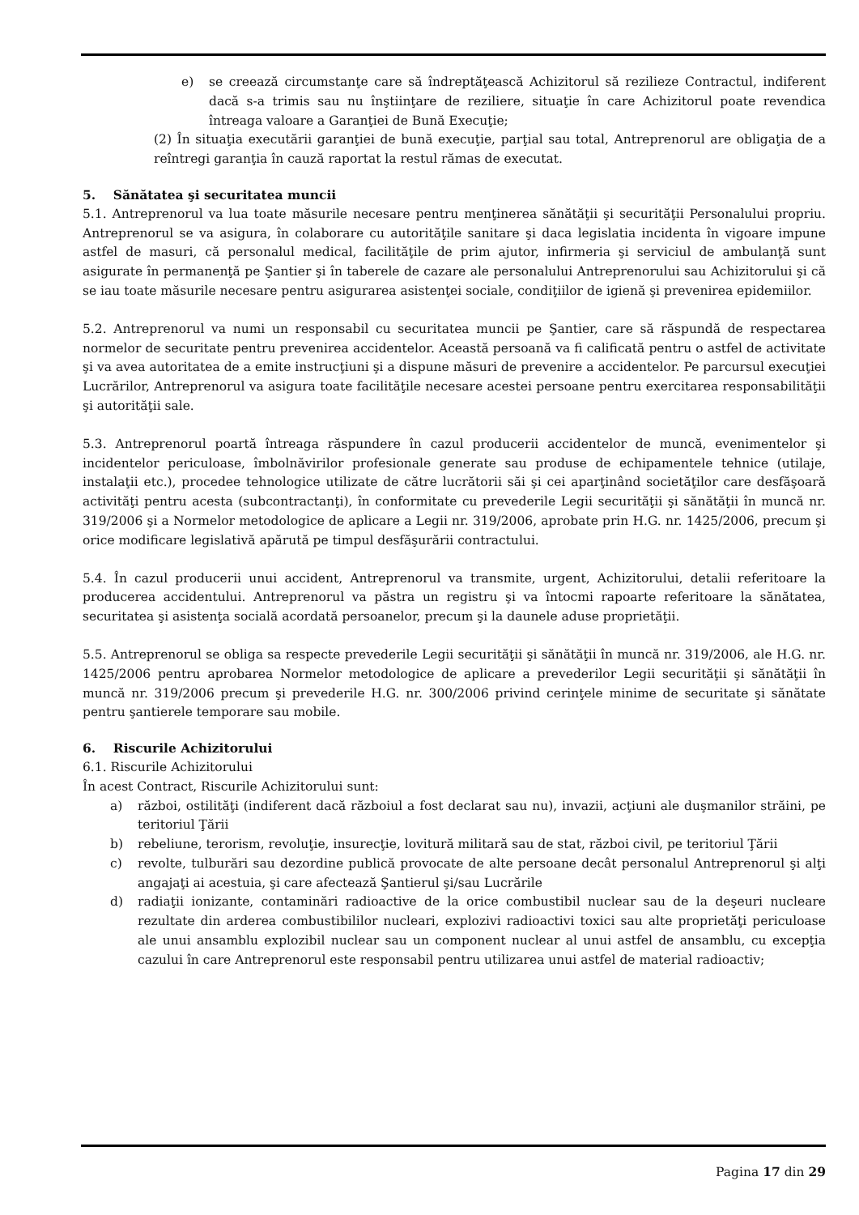e) se creează circumstanţe care să îndreptăţească Achizitorul să rezilieze Contractul, indiferent dacă s-a trimis sau nu înştiinţare de reziliere, situaţie în care Achizitorul poate revendica întreaga valoare a Garanţiei de Bună Execuţie;
(2) În situaţia executării garanţiei de bună execuţie, parţial sau total, Antreprenorul are obligaţia de a reîntregi garanţia în cauză raportat la restul rămas de executat.
5. Sănătatea şi securitatea muncii
5.1. Antreprenorul va lua toate măsurile necesare pentru menţinerea sănătăţii şi securităţii Personalului propriu. Antreprenorul se va asigura, în colaborare cu autorităţile sanitare şi daca legislatia incidenta în vigoare impune astfel de masuri, că personalul medical, facilităţile de prim ajutor, infirmeria şi serviciul de ambulanţă sunt asigurate în permanenţă pe Şantier şi în taberele de cazare ale personalului Antreprenorului sau Achizitorului şi că se iau toate măsurile necesare pentru asigurarea asistenţei sociale, condiţiilor de igienă şi prevenirea epidemiilor.
5.2. Antreprenorul va numi un responsabil cu securitatea muncii pe Şantier, care să răspundă de respectarea normelor de securitate pentru prevenirea accidentelor. Această persoană va fi calificată pentru o astfel de activitate şi va avea autoritatea de a emite instrucţiuni şi a dispune măsuri de prevenire a accidentelor. Pe parcursul execuţiei Lucrărilor, Antreprenorul va asigura toate facilităţile necesare acestei persoane pentru exercitarea responsabilităţii şi autorităţii sale.
5.3. Antreprenorul poartă întreaga răspundere în cazul producerii accidentelor de muncă, evenimentelor şi incidentelor periculoase, îmbolnăvirilor profesionale generate sau produse de echipamentele tehnice (utilaje, instalaţii etc.), procedee tehnologice utilizate de către lucrătorii săi şi cei aparţinând societăţilor care desfăşoară activităţi pentru acesta (subcontractanţi), în conformitate cu prevederile Legii securităţii şi sănătăţii în muncă nr. 319/2006 şi a Normelor metodologice de aplicare a Legii nr. 319/2006, aprobate prin H.G. nr. 1425/2006, precum şi orice modificare legislativă apărută pe timpul desfăşurării contractului.
5.4. În cazul producerii unui accident, Antreprenorul va transmite, urgent, Achizitorului, detalii referitoare la producerea accidentului. Antreprenorul va păstra un registru şi va întocmi rapoarte referitoare la sănătatea, securitatea şi asistenţa socială acordată persoanelor, precum şi la daunele aduse proprietăţii.
5.5. Antreprenorul se obliga sa respecte prevederile Legii securităţii şi sănătăţii în muncă nr. 319/2006, ale H.G. nr. 1425/2006 pentru aprobarea Normelor metodologice de aplicare a prevederilor Legii securităţii şi sănătăţii în muncă nr. 319/2006 precum şi prevederile H.G. nr. 300/2006 privind cerinţele minime de securitate şi sănătate pentru şantierele temporare sau mobile.
6. Riscurile Achizitorului
6.1. Riscurile Achizitorului
În acest Contract, Riscurile Achizitorului sunt:
a) război, ostilităţi (indiferent dacă războiul a fost declarat sau nu), invazii, acţiuni ale duşmanilor străini, pe teritoriul Ţării
b) rebeliune, terorism, revoluţie, insurecţie, lovitură militară sau de stat, război civil, pe teritoriul Ţării
c) revolte, tulburări sau dezordine publică provocate de alte persoane decât personalul Antreprenorul şi alţi angajaţi ai acestuia, şi care afectează Şantierul şi/sau Lucrările
d) radiaţii ionizante, contaminări radioactive de la orice combustibil nuclear sau de la deşeuri nucleare rezultate din arderea combustibililor nucleari, explozivi radioactivi toxici sau alte proprietăţi periculoase ale unui ansamblu explozibil nuclear sau un component nuclear al unui astfel de ansamblu, cu excepţia cazului în care Antreprenorul este responsabil pentru utilizarea unui astfel de material radioactiv;
Pagina 17 din 29